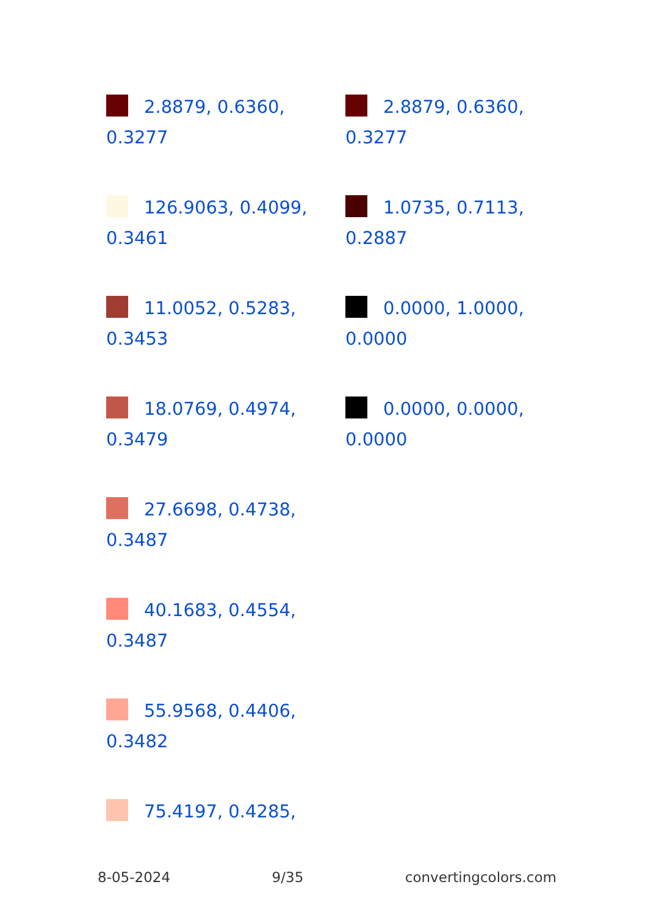2.8879, 0.6360,
0.3277
126.9063, 0.4099,
0.3461
11.0052, 0.5283,
0.3453
18.0769, 0.4974,
0.3479
27.6698, 0.4738,
0.3487
40.1683, 0.4554,
0.3487
55.9568, 0.4406,
0.3482
75.4197, 0.4285,
2.8879, 0.6360,
0.3277
1.0735, 0.7113,
0.2887
0.0000, 1.0000,
0.0000
0.0000, 0.0000,
0.0000
8-05-2024 9/35 convertingcolors.com